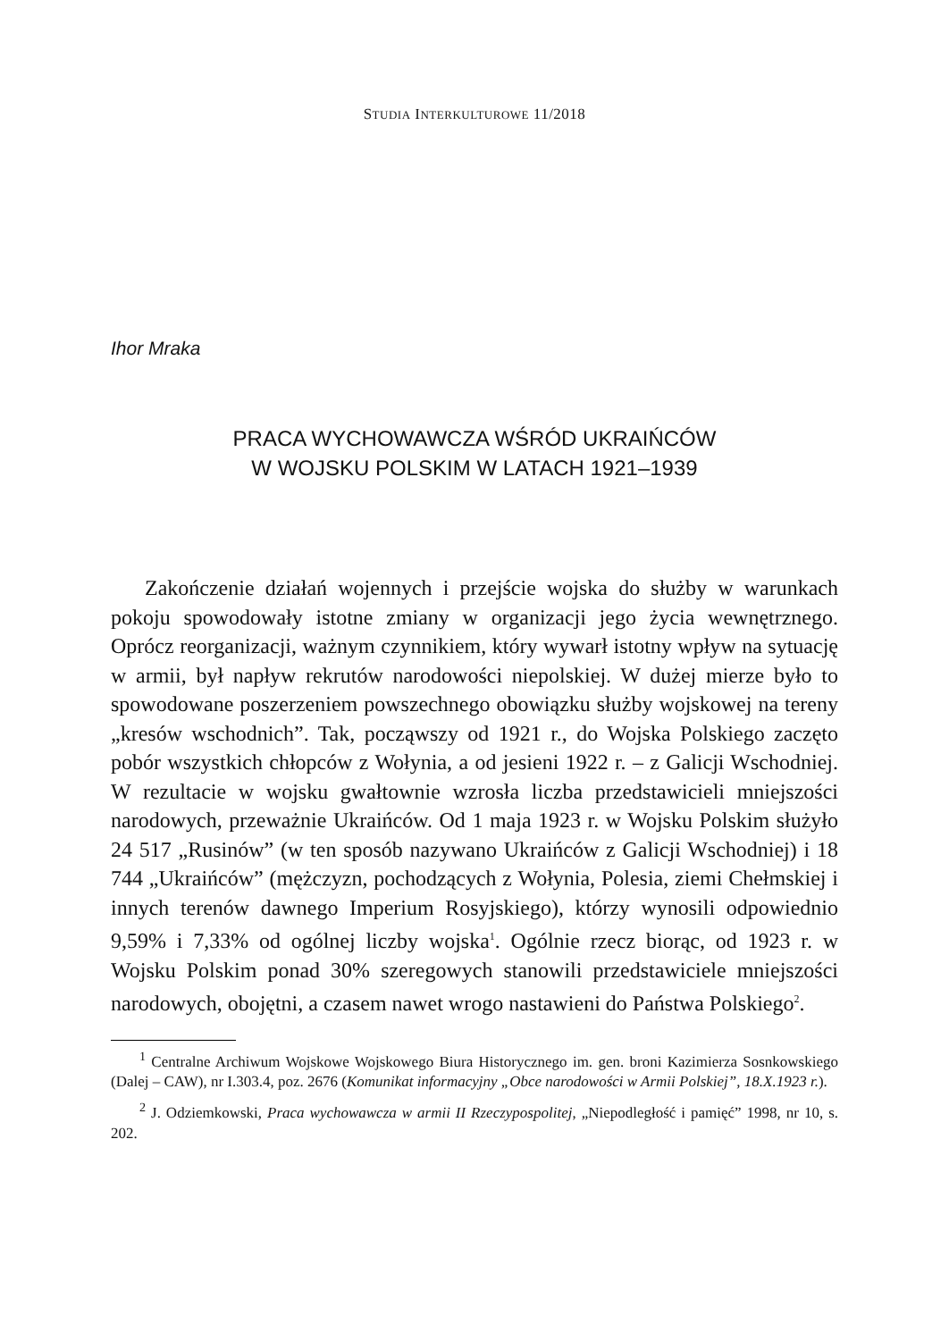STUDIA INTERKULTUROWE 11/2018
Ihor Mraka
PRACA WYCHOWAWCZA WŚRÓD UKRAIŃCÓW
W WOJSKU POLSKIM W LATACH 1921–1939
Zakończenie działań wojennych i przejście wojska do służby w warunkach pokoju spowodowały istotne zmiany w organizacji jego życia wewnętrznego. Oprócz reorganizacji, ważnym czynnikiem, który wywarł istotny wpływ na sytuację w armii, był napływ rekrutów narodowości niepolskiej. W dużej mierze było to spowodowane poszerzeniem powszechnego obowiązku służby wojskowej na tereny „kresów wschodnich”. Tak, począwszy od 1921 r., do Wojska Polskiego zaczęto pobór wszystkich chłopców z Wołynia, a od jesieni 1922 r. – z Galicji Wschodniej. W rezultacie w wojsku gwałtownie wzrosła liczba przedstawicieli mniejszości narodowych, przeważnie Ukraińców. Od 1 maja 1923 r. w Wojsku Polskim służyło 24 517 „Rusinów” (w ten sposób nazywano Ukraińców z Galicji Wschodniej) i 18 744 „Ukraińców” (mężczyzn, pochodzących z Wołynia, Polesia, ziemi Chełmskiej i innych terenów dawnego Imperium Rosyjskiego), którzy wynosili odpowiednio 9,59% i 7,33% od ogólnej liczby wojska<sup>1</sup>. Ogólnie rzecz biorąc, od 1923 r. w Wojsku Polskim ponad 30% szeregowych stanowili przedstawiciele mniejszości narodowych, obojętni, a czasem nawet wrogo nastawieni do Państwa Polskiego<sup>2</sup>.
<sup>1</sup> Centralne Archiwum Wojskowe Wojskowego Biura Historycznego im. gen. broni Kazimierza Sosnkowskiego (Dalej – CAW), nr I.303.4, poz. 2676 (Komunikat informacyjny „Obce narodowości w Armii Polskiej”, 18.X.1923 r.).
<sup>2</sup> J. Odziemkowski, Praca wychowawcza w armii II Rzeczypospolitej, „Niepodległość i pamięć” 1998, nr 10, s. 202.